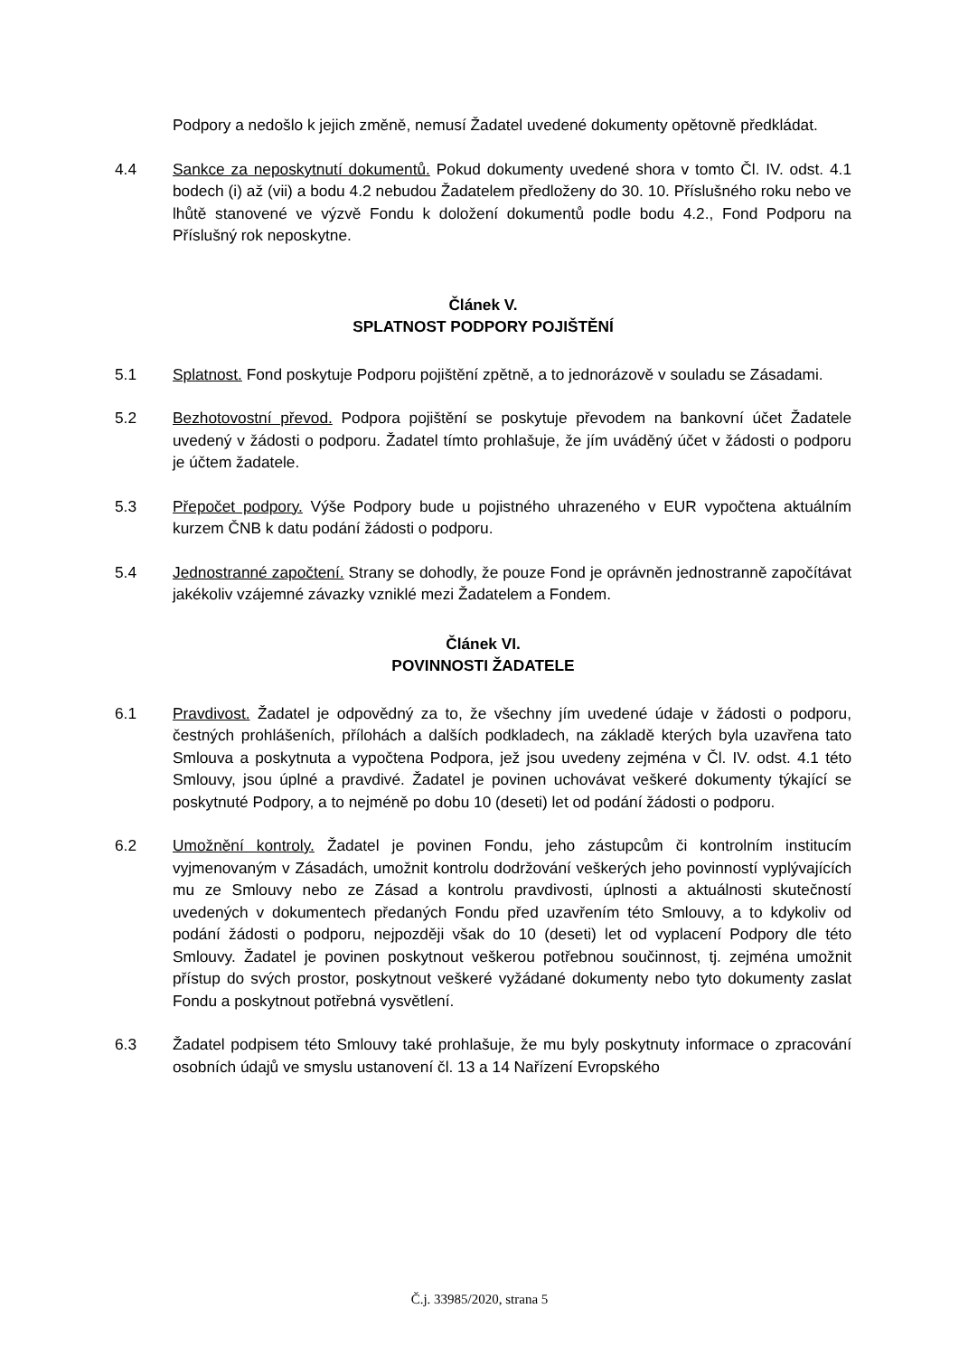Podpory a nedošlo k jejich změně, nemusí Žadatel uvedené dokumenty opětovně předkládat.
4.4 Sankce za neposkytnutí dokumentů. Pokud dokumenty uvedené shora v tomto Čl. IV. odst. 4.1 bodech (i) až (vii) a bodu 4.2 nebudou Žadatelem předloženy do 30. 10. Příslušného roku nebo ve lhůtě stanovené ve výzvě Fondu k doložení dokumentů podle bodu 4.2., Fond Podporu na Příslušný rok neposkytne.
Článek V.
SPLATNOST PODPORY POJIŠTĚNÍ
5.1 Splatnost. Fond poskytuje Podporu pojištění zpětně, a to jednorázově v souladu se Zásadami.
5.2 Bezhotovostní převod. Podpora pojištění se poskytuje převodem na bankovní účet Žadatele uvedený v žádosti o podporu. Žadatel tímto prohlašuje, že jím uváděný účet v žádosti o podporu je účtem žadatele.
5.3 Přepočet podpory. Výše Podpory bude u pojistného uhrazeného v EUR vypočtena aktuálním kurzem ČNB k datu podání žádosti o podporu.
5.4 Jednostranné započtení. Strany se dohodly, že pouze Fond je oprávněn jednostranně započítávat jakékoliv vzájemné závazky vzniklé mezi Žadatelem a Fondem.
Článek VI.
POVINNOSTI ŽADATELE
6.1 Pravdivost. Žadatel je odpovědný za to, že všechny jím uvedené údaje v žádosti o podporu, čestných prohlášeních, přílohách a dalších podkladech, na základě kterých byla uzavřena tato Smlouva a poskytnuta a vypočtena Podpora, jež jsou uvedeny zejména v Čl. IV. odst. 4.1 této Smlouvy, jsou úplné a pravdivé. Žadatel je povinen uchovávat veškeré dokumenty týkající se poskytnuté Podpory, a to nejméně po dobu 10 (deseti) let od podání žádosti o podporu.
6.2 Umožnění kontroly. Žadatel je povinen Fondu, jeho zástupcům či kontrolním institucím vyjmenovaným v Zásadách, umožnit kontrolu dodržování veškerých jeho povinností vyplývajících mu ze Smlouvy nebo ze Zásad a kontrolu pravdivosti, úplnosti a aktuálnosti skutečností uvedených v dokumentech předaných Fondu před uzavřením této Smlouvy, a to kdykoliv od podání žádosti o podporu, nejpozději však do 10 (deseti) let od vyplacení Podpory dle této Smlouvy. Žadatel je povinen poskytnout veškerou potřebnou součinnost, tj. zejména umožnit přístup do svých prostor, poskytnout veškeré vyžádané dokumenty nebo tyto dokumenty zaslat Fondu a poskytnout potřebná vysvětlení.
6.3 Žadatel podpisem této Smlouvy také prohlašuje, že mu byly poskytnuty informace o zpracování osobních údajů ve smyslu ustanovení čl. 13 a 14 Nařízení Evropského
Č.j. 33985/2020, strana 5